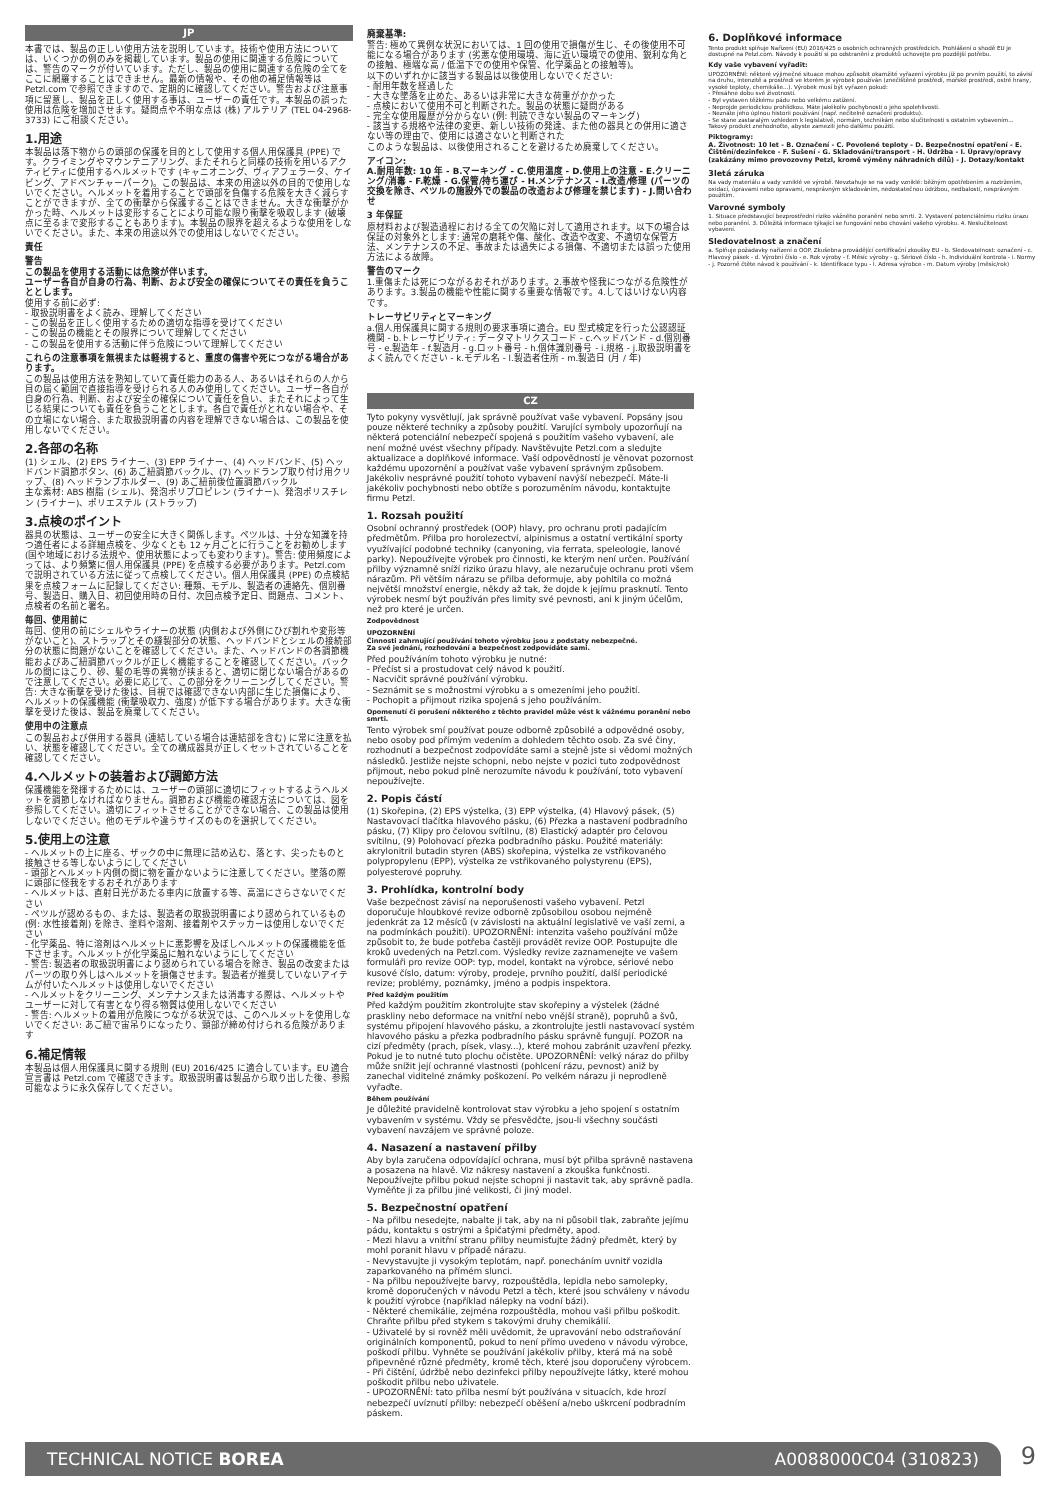JP
本書では、製品の正しい使用方法を説明しています。技術や使用方法については、いくつかの例のみを掲載しています。製品の使用に関連する危険については、警告のマークが付いています。ただし、製品の使用に関連する危険の全てをここに網羅することはできません。最新の情報や、その他の補足情報等は Petzl.com で参照できますので、定期的に確認してください。警告および注意事項に留意し、製品を正しく使用する事は、ユーザーの責任です。本製品の誤った使用は危険を増加させます。疑問点や不明な点は (株) アルテリア (TEL 04-2968-3733) にご相談ください。
1.用途
本製品は落下物からの頭部の保護を目的として使用する個人用保護具 (PPE) です。クライミングやマウンテニアリング、またそれらと同様の技術を用いるアクティビティに使用するヘルメットです (キャニオニング、ヴィアフェラータ、ケイビング、アドベンチャーパーク)。この製品は、本来の用途以外の目的で使用しないでください。ヘルメットを着用することで頭部を負傷する危険を大きく減らすことができますが、全ての衝撃から保護することはできません。大きな衝撃がかかった時、ヘルメットは変形することにより可能な限り衝撃を吸収します (破壊点に至るまで変形することもあります)。本製品の限界を超えるような使用をしないでください。また、本来の用途以外での使用はしないでください。
責任
警告
この製品を使用する活動には危険が伴います。
ユーザー各自が自身の行為、判断、および安全の確保についてその責任を負うこととします。
使用する前に必ず:
- 取扱説明書をよく読み、理解してください
- この製品を正しく使用するための適切な指導を受けてください
- この製品の機能とその限界について理解してください
- この製品を使用する活動に伴う危険について理解してください
これらの注意事項を無視または軽視すると、重度の傷害や死につながる場合があります。
この製品は使用方法を熟知していて責任能力のある人、あるいはそれらの人から目の届く範囲で直接指導を受けられる人のみ使用してください。ユーザー各自が自身の行為、判断、および安全の確保について責任を負い、またそれによって生じる結果についても責任を負うこととします。各自で責任がとれない場合や、その立場にない場合、また取扱説明書の内容を理解できない場合は、この製品を使用しないでください。
2.各部の名称
(1) シェル、(2) EPS ライナー、(3) EPP ライナー、(4) ヘッドバンド、(5) ヘッドバンド調節ボタン、(6) あご紐調節バックル、(7) ヘッドランプ取り付け用クリップ、(8) ヘッドランプホルダー、(9) あご紐前後位置調節バックル
主な素材: ABS 樹脂 (シェル)、発泡ポリプロピレン (ライナー)、発泡ポリスチレン (ライナー)、ポリエステル (ストラップ)
3.点検のポイント
器具の状態は、ユーザーの安全に大きく関係します。ペツルは、十分な知識を持つ適任者による詳細点検を、少なくとも 12 ヶ月ごとに行うことをお勧めします (国や地域における法規や、使用状態によっても変わります)。警告: 使用頻度によっては、より頻繁に個人用保護具 (PPE) を点検する必要があります。Petzl.com で説明されている方法に従って点検してください。個人用保護具 (PPE) の点検結果を点検フォームに記録してください: 種類、モデル、製造者の連絡先、個別番号、製造日、購入日、初回使用時の日付、次回点検予定日、問題点、コメント、点検者の名前と署名。
毎回、使用前に
毎回、使用の前にシェルやライナーの状態 (内側および外側にひび割れや変形等がないこと)、ストラップとその縫製部分の状態、ヘッドバンドとシェルの接続部分の状態に問題がないことを確認してください。また、ヘッドバンドの各調節機能およびあご紐調節バックルが正しく機能することを確認してください。バックルの間にほこり、砂、髪の毛等の異物が挟まると、適切に閉じない場合があるので注意してください。必要に応じて、この部分をクリーニングしてください。警告: 大きな衝撃を受けた後は、目視では確認できない内部に生じた損傷により、ヘルメットの保護機能 (衝撃吸収力、強度) が低下する場合があります。大きな衝撃を受けた後は、製品を廃棄してください。
使用中の注意点
この製品および併用する器具 (連結している場合は連結部を含む) に常に注意を払い、状態を確認してください。全ての構成器具が正しくセットされていることを確認してください。
4.ヘルメットの装着および調節方法
保護機能を発揮するためには、ユーザーの頭部に適切にフィットするようヘルメットを調節しなければなりません。調節および機能の確認方法については、図を参照してください。適切にフィットさせることができない場合、この製品は使用しないでください。他のモデルや違うサイズのものを選択してください。
5.使用上の注意
- ヘルメットの上に座る、ザックの中に無理に詰め込む、落とす、尖ったものと接触させる等しないようにしてください
- 頭部とヘルメット内側の間に物を置かないように注意してください。墜落の際に頭部に怪我をするおそれがあります
- ヘルメットは、直射日光があたる車内に放置する等、高温にさらさないでください
- ペツルが認めるもの、または、製造者の取扱説明書により認められているもの (例: 水性接着剤) を除き、塗料や溶剤、接着剤やステッカーは使用しないでください
- 化学薬品、特に溶剤はヘルメットに悪影響を及ぼしヘルメットの保護機能を低下させます。ヘルメットが化学薬品に触れないようにしてください
- 警告: 製造者の取扱説明書により認められている場合を除き、製品の改変またはパーツの取り外しはヘルメットを損傷させます。製造者が推奨していないアイテムが付いたヘルメットは使用しないでください
- ヘルメットをクリーニング、メンテナンスまたは消毒する際は、ヘルメットやユーザーに対して有害となり得る物質は使用しないでください
- 警告: ヘルメットの着用が危険につながる状況では、このヘルメットを使用しないでください: あご紐で宙吊りになったり、頸部が締め付けられる危険があります
6.補足情報
本製品は個人用保護具に関する規則 (EU) 2016/425 に適合しています。EU 適合宣言書は Petzl.com で確認できます。取扱説明書は製品から取り出した後、参照可能なように永久保存してください。
廃棄基準:
警告: 極めて異例な状況においては、1 回の使用で損傷が生じ、その後使用不可能になる場合があります (劣悪な使用環境、海に近い環境での使用、鋭利な角との接触、極端な高 / 低温下での使用や保管、化学薬品との接触等)。
以下のいずれかに該当する製品は以後使用しないでください:
- 耐用年数を経過した
- 大きな墜落を止めた、あるいは非常に大きな荷重がかかった
- 点検において使用不可と判断された。製品の状態に疑問がある
- 完全な使用履歴が分からない (例: 判読できない製品のマーキング)
- 該当する規格や法律の変更、新しい技術の発達、また他の器具との併用に適さない等の理由で、使用には適さないと判断された
このような製品は、以後使用されることを避けるため廃棄してください。
アイコン:
A.耐用年数: 10 年 - B.マーキング - C.使用温度 - D.使用上の注意 - E.クリーニング/消毒 - F.乾燥 - G.保管/持ち運び - H.メンテナンス - I.改造/修理 (パーツの交換を除き、ペツルの施設外での製品の改造および修理を禁じます) - J.問い合わせ
3 年保証
原材料および製造過程における全ての欠陥に対して適用されます。以下の場合は保証の対象外とします: 通常の磨耗や傷、酸化、改造や改変、不適切な保管方法、メンテナンスの不足、事故または過失による損傷、不適切または誤った使用方法による故障。
警告のマーク
1.重傷または死につながるおそれがあります。2.事故や怪我につながる危険性があります。3.製品の機能や性能に関する重要な情報です。4.してはいけない内容です。
トレーサビリティとマーキング
a.個人用保護具に関する規則の要求事項に適合。EU 型式検定を行った公認認証機関 - b.トレーサビリティ: データマトリクスコード - c.ヘッドバンド - d.個別番号 - e.製造年 - f.製造月 - g.ロット番号 - h.個体識別番号 - i.規格 - j.取扱説明書をよく読んでください - k.モデル名 - l.製造者住所 - m.製造日 (月 / 年)
CZ
Tyto pokyny vysvětlují, jak správně používat vaše vybavení. Popsány jsou pouze některé techniky a způsoby použití. Varující symboly upozorňují na některá potenciální nebezpečí spojená s použitím vašeho vybavení, ale není možné uvést všechny případy. Navštěvujte Petzl.com a sledujte aktualizace a doplňkové informace. Vaší odpovědností je věnovat pozornost každému upozornění a používat vaše vybavení správným způsobem. Jakékoliv nesprávné použití tohoto vybavení navýší nebezpečí. Máte-li jakékoliv pochybnosti nebo obtíže s porozuměním návodu, kontaktujte firmu Petzl.
1. Rozsah použití
Osobní ochranný prostředek (OOP) hlavy, pro ochranu proti padajícím předmětům. Přilba pro horolezectví, alpinismus a ostatní vertikální sporty využívající podobné techniky (canyoning, via ferrata, speleologie, lanové parky). Nepoužívejte výrobek pro činnosti, ke kterým není určen. Používání přilby významně sníží riziko úrazu hlavy, ale nezaručuje ochranu proti všem nárazům. Při větším nárazu se přilba deformuje, aby pohltila co možná největší množství energie, někdy až tak, že dojde k jejímu prasknutí. Tento výrobek nesmí být používán přes limity své pevnosti, ani k jiným účelům, než pro které je určen.
Zodpovědnost
UPOZORNĚNÍ
Činnosti zahrnující používání tohoto výrobku jsou z podstaty nebezpečné.
Za své jednání, rozhodování a bezpečnost zodpovídáte sami.
Před používáním tohoto výrobku je nutné:
- Přečíst si a prostudovat celý návod k použití.
- Nacvičit správné používání výrobku.
- Seznámit se s možnostmi výrobku a s omezeními jeho použití.
- Pochopit a přijmout rizika spojená s jeho používáním.
Opomenutí či porušení některého z těchto pravidel může vést k vážnému poranění nebo smrti.
Tento výrobek smí používat pouze odborně způsobilé a odpovědné osoby, nebo osoby pod přímým vedením a dohledem těchto osob. Za své činy, rozhodnutí a bezpečnost zodpovídáte sami a stejně jste si vědomi možných následků. Jestliže nejste schopni, nebo nejste v pozici tuto zodpovědnost přijmout, nebo pokud plně nerozumíte návodu k používání, toto vybavení nepoužívejte.
2. Popis částí
(1) Skořepina, (2) EPS výstelka, (3) EPP výstelka, (4) Hlavový pásek, (5) Nastavovací tlačítka hlavového pásku, (6) Přezka a nastavení podbradního pásku, (7) Klipy pro čelovou svítilnu, (8) Elastický adaptér pro čelovou svítilnu, (9) Polohovací přezka podbradního pásku. Použité materiály: akrylonitril butadin styren (ABS) skořepina, výstelka ze vstřikovaného polypropylenu (EPP), výstelka ze vstřikovaného polystyrenu (EPS), polyesterové popruhy.
3. Prohlídka, kontrolní body
Vaše bezpečnost závisí na neporušenosti vašeho vybavení. Petzl doporučuje hloubkové revize odborně způsobilou osobou nejméně jedenkrát za 12 měsíců (v závislosti na aktuální legislativě ve vaší zemi, a na podmínkách použití). UPOZORNĚNÍ: intenzita vašeho používání může způsobit to, že bude potřeba častěji provádět revize OOP. Postupujte dle kroků uvedených na Petzl.com. Výsledky revize zaznamenejte ve vašem formuláři pro revize OOP: typ, model, kontakt na výrobce, sériové nebo kusové číslo, datum: výroby, prodeje, prvního použití, další periodické revize; problémy, poznámky, jméno a podpis inspektora.
Před každým použitím
Před každým použitím zkontrolujte stav skořepiny a výstelek (žádné praskliny nebo deformace na vnitřní nebo vnější straně), popruhů a švů, systému připojení hlavového pásku, a zkontrolujte jestli nastavovací systém hlavového pásku a přezka podbradního pásku správně fungují. POZOR na cizí předměty (prach, písek, vlasy...), které mohou zabránit uzavření přezky. Pokud je to nutné tuto plochu očistěte. UPOZORNĚNÍ: velký náraz do přilby může snížit její ochranné vlastnosti (pohlcení rázu, pevnost) aniž by zanechal viditelné známky poškození. Po velkém nárazu ji neprodleně vyřaďte.
Během používání
Je důležité pravidelně kontrolovat stav výrobku a jeho spojení s ostatním vybavením v systému. Vždy se přesvědčte, jsou-li všechny součásti vybavení navzájem ve správné poloze.
4. Nasazení a nastavení přilby
Aby byla zaručena odpovídající ochrana, musí být přilba správně nastavena a posazena na hlavě. Viz nákresy nastavení a zkouška funkčnosti. Nepoužívejte přilbu pokud nejste schopni ji nastavit tak, aby správně padla. Vyměňte ji za přilbu jiné velikosti, či jiný model.
5. Bezpečnostní opatření
- Na přilbu nesedejte, nabalte ji tak, aby na ni působil tlak, zabraňte jejímu pádu, kontaktu s ostrými a špičatými předměty, apod.
- Mezi hlavu a vnitřní stranu přilby neumisťujte žádný předmět, který by mohl poranit hlavu v případě nárazu.
- Nevystavujte ji vysokým teplotám, např. ponecháním uvnitř vozidla zaparkovaného na přímém slunci.
- Na přilbu nepoužívejte barvy, rozpouštědla, lepidla nebo samolepky, kromě doporučených v návodu Petzl a těch, které jsou schváleny v návodu k použití výrobce (například nálepky na vodní bázi).
- Některé chemikálie, zejména rozpouštědla, mohou vaši přilbu poškodit. Chraňte přilbu před stykem s takovými druhy chemikálií.
- Uživatelé by si rovněž měli uvědomit, že upravování nebo odstraňování originálních komponentů, pokud to není přímo uvedeno v návodu výrobce, poškodí přilbu. Vyhněte se používání jakékoliv přilby, která má na sobě připevněné různé předměty, kromě těch, které jsou doporučeny výrobcem.
- Při čištění, údržbě nebo dezinfekci přilby nepoužívejte látky, které mohou poškodit přilbu nebo uživatele.
- UPOZORNĚNÍ: tato přilba nesmí být používána v situacích, kde hrozí nebezpečí uvíznutí přilby: nebezpečí oběšení a/nebo uškrcení podbradním páskem.
6. Doplňkové informace
Tento produkt splňuje Nařízení (EU) 2016/425 o osobních ochranných prostředcích. Prohlášení o shodě EU je dostupné na Petzl.com. Návody k použití si po odstranění z produktů uchovejte pro pozdější potřebu.
Kdy vaše vybavení vyřadit:
UPOZORNĚNÍ: některé výjimečné situace mohou způsobit okamžité vyřazení výrobku již po prvním použití, to závisí na druhu, intenzitě a prostředí ve kterém je výrobek používán (znečištěné prostředí, mořské prostředí, ostré hrany, vysoké teploty, chemikálie...). Výrobek musí být vyřazen pokud:
- Přesáhne dobu své životnosti.
- Byl vystaven těžkému pádu nebo velkému zatížení.
- Neprojde periodickou prohlídkou. Máte jakékoliv pochybnosti o jeho spolehlivosti.
- Neznáte jeho úplnou historii používání (např. nečitelné označení produktu).
- Se stane zastaralým vzhledem k legislativě, normám, technikám nebo slučitelnosti s ostatním vybavením...
Takový produkt znehodnoťte, abyste zamezili jeho dalšímu použití.
Piktogramy:
A. Životnost: 10 let - B. Označení - C. Povolené teploty - D. Bezpečnostní opatření - E. Čištění/dezinfekce - F. Sušení - G. Skladování/transport - H. Údržba - I. Úpravy/opravy (zakázány mimo provozovny Petzl, kromě výměny náhradních dílů) - J. Dotazy/kontakt
3letá záruka
Na vady materiálu a vady vzniklé ve výrobě. Nevztahuje se na vady vzniklé: běžným opotřebením a roztržením, oxidací, úpravami nebo opravami, nesprávným skladováním, nedostatečnou údržbou, nedbalostí, nesprávným použitím.
Varovné symboly
1. Situace představující bezprostřední riziko vážného poranění nebo smrti. 2. Vystavení potenciálnímu riziku úrazu nebo poranění. 3. Důležitá informace týkající se fungování nebo chování vašeho výrobku. 4. Neslučitelnost vybavení.
Sledovatelnost a značení
a. Splňuje požadavky nařízení o OOP. Zkušebna provádějící certifikační zkoušky EU - b. Sledovatelnost: označení - c. Hlavový pásek - d. Výrobní číslo - e. Rok výroby - f. Měsíc výroby - g. Sériové číslo - h. Individuální kontrola - i. Normy - j. Pozorně čtěte návod k používání - k. Identifikace typu - l. Adresa výrobce - m. Datum výroby (měsíc/rok)
TECHNICAL NOTICE BOREA A0088000C04 (310823) 9